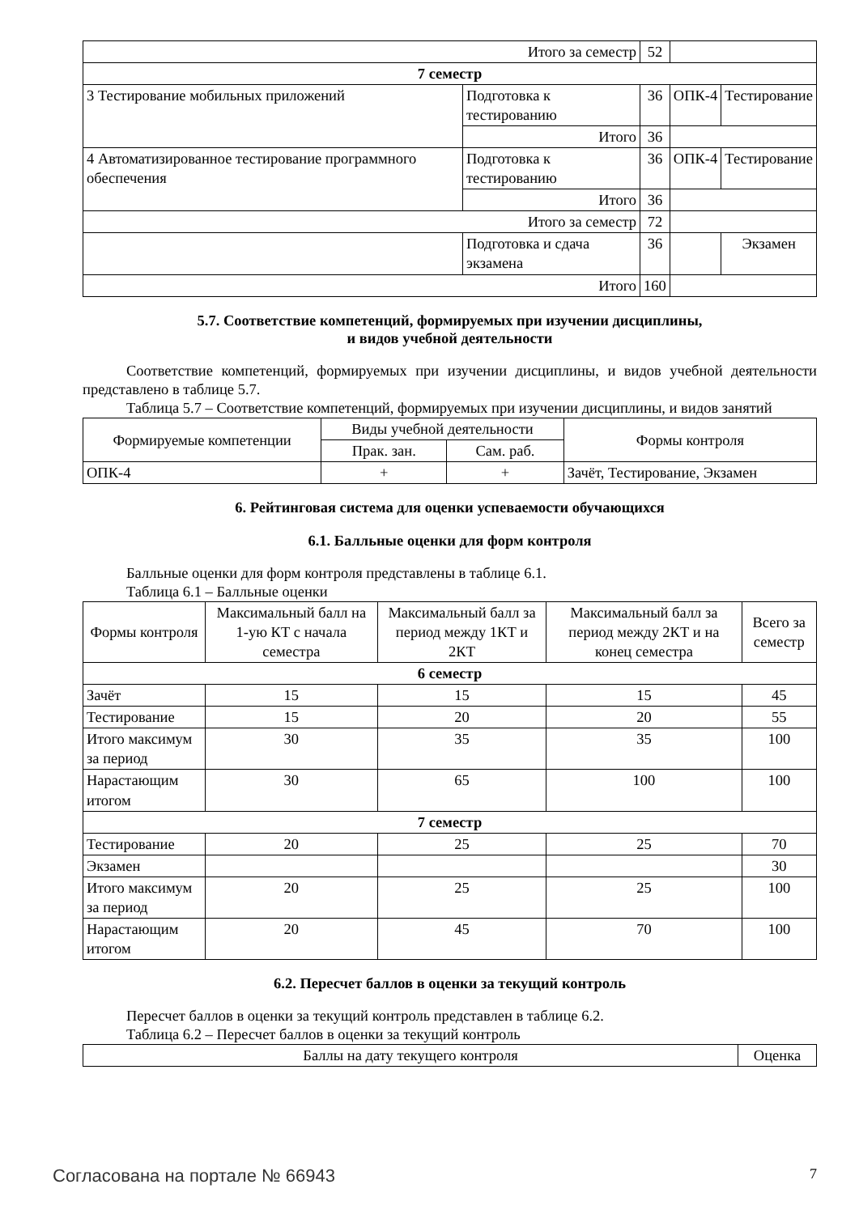| Итого за семестр | | 52 | | |
| 7 семестр | | | | |
| 3 Тестирование мобильных приложений | Подготовка к тестированию | 36 | ОПК-4 | Тестирование |
| | Итого | 36 | | |
| 4 Автоматизированное тестирование программного обеспечения | Подготовка к тестированию | 36 | ОПК-4 | Тестирование |
| | Итого | 36 | | |
| Итого за семестр | | 72 | | |
| | Подготовка и сдача экзамена | 36 | | Экзамен |
| Итого | | 160 | | |
5.7. Соответствие компетенций, формируемых при изучении дисциплины,
и видов учебной деятельности
Соответствие компетенций, формируемых при изучении дисциплины, и видов учебной деятельности представлено в таблице 5.7.
Таблица 5.7 – Соответствие компетенций, формируемых при изучении дисциплины, и видов занятий
| Формируемые компетенции | Виды учебной деятельности | | Формы контроля |
| --- | --- | --- | --- |
| | Прак. зан. | Сам. раб. | |
| ОПК-4 | + | + | Зачёт, Тестирование, Экзамен |
6. Рейтинговая система для оценки успеваемости обучающихся
6.1. Балльные оценки для форм контроля
Балльные оценки для форм контроля представлены в таблице 6.1.
Таблица 6.1 – Балльные оценки
| Формы контроля | Максимальный балл на 1-ую КТ с начала семестра | Максимальный балл за период между 1КТ и 2КТ | Максимальный балл за период между 2КТ и на конец семестра | Всего за семестр |
| --- | --- | --- | --- | --- |
| 6 семестр | | | | |
| Зачёт | 15 | 15 | 15 | 45 |
| Тестирование | 15 | 20 | 20 | 55 |
| Итого максимум за период | 30 | 35 | 35 | 100 |
| Нарастающим итогом | 30 | 65 | 100 | 100 |
| 7 семестр | | | | |
| Тестирование | 20 | 25 | 25 | 70 |
| Экзамен | | | | 30 |
| Итого максимум за период | 20 | 25 | 25 | 100 |
| Нарастающим итогом | 20 | 45 | 70 | 100 |
6.2. Пересчет баллов в оценки за текущий контроль
Пересчет баллов в оценки за текущий контроль представлен в таблице 6.2.
Таблица 6.2 – Пересчет баллов в оценки за текущий контроль
| Баллы на дату текущего контроля | Оценка |
| --- | --- |
Согласована на портале № 66943 7